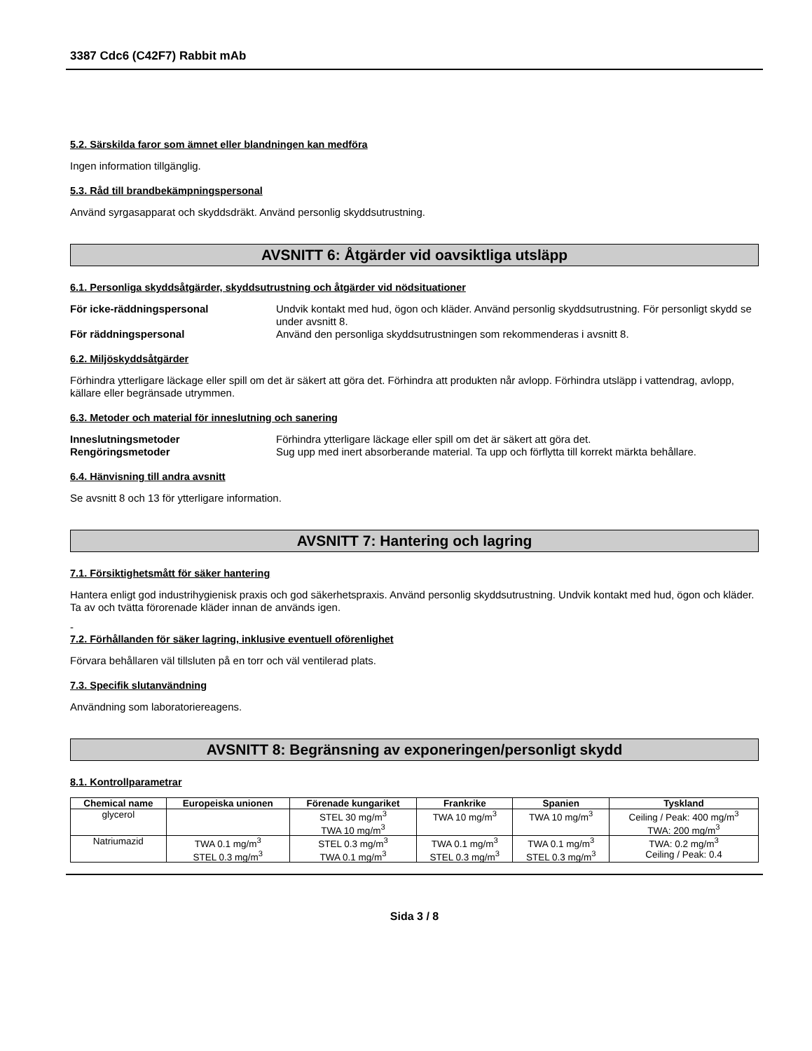3387 Cdc6 (C42F7) Rabbit mAb
5.2. Särskilda faror som ämnet eller blandningen kan medföra
Ingen information tillgänglig.
5.3. Råd till brandbekämpningspersonal
Använd syrgasapparat och skyddsdräkt. Använd personlig skyddsutrustning.
AVSNITT 6: Åtgärder vid oavsiktliga utsläpp
6.1. Personliga skyddsåtgärder, skyddsutrustning och åtgärder vid nödsituationer
För icke-räddningspersonal Undvik kontakt med hud, ögon och kläder. Använd personlig skyddsutrustning. För personligt skydd se under avsnitt 8. För räddningspersonal Använd den personliga skyddsutrustningen som rekommenderas i avsnitt 8.
6.2. Miljöskyddsåtgärder
Förhindra ytterligare läckage eller spill om det är säkert att göra det. Förhindra att produkten når avlopp. Förhindra utsläpp i vattendrag, avlopp, källare eller begränsade utrymmen.
6.3. Metoder och material för inneslutning och sanering
Inneslutningsmetoder Förhindra ytterligare läckage eller spill om det är säkert att göra det. Rengöringsmetoder Sug upp med inert absorberande material. Ta upp och förflytta till korrekt märkta behållare.
6.4. Hänvisning till andra avsnitt
Se avsnitt 8 och 13 för ytterligare information.
AVSNITT 7: Hantering och lagring
7.1. Försiktighetsmått för säker hantering
Hantera enligt god industrihygienisk praxis och god säkerhetspraxis. Använd personlig skyddsutrustning. Undvik kontakt med hud, ögon och kläder. Ta av och tvätta förorenade kläder innan de används igen.
-
7.2. Förhållanden för säker lagring, inklusive eventuell oförenlighet
Förvara behållaren väl tillsluten på en torr och väl ventilerad plats.
7.3. Specifik slutanvändning
Användning som laboratoriereagens.
AVSNITT 8: Begränsning av exponeringen/personligt skydd
8.1. Kontrollparametrar
| Chemical name | Europeiska unionen | Förenade kungariket | Frankrike | Spanien | Tyskland |
| --- | --- | --- | --- | --- | --- |
| glycerol | | STEL 30 mg/m<sup>3</sup> TWA 10 mg/m<sup>3</sup> | TWA 10 mg/m<sup>3</sup> | TWA 10 mg/m<sup>3</sup> | Ceiling / Peak: 400 mg/m<sup>3</sup> TWA: 200 mg/m<sup>3</sup> |
| Natriumazid | TWA 0.1 mg/m<sup>3</sup> STEL 0.3 mg/m<sup>3</sup> | STEL 0.3 mg/m<sup>3</sup> TWA 0.1 mg/m<sup>3</sup> | TWA 0.1 mg/m<sup>3</sup> STEL 0.3 mg/m<sup>3</sup> | TWA 0.1 mg/m<sup>3</sup> STEL 0.3 mg/m<sup>3</sup> | TWA: 0.2 mg/m<sup>3</sup> Ceiling / Peak: 0.4 |
Sida 3 / 8